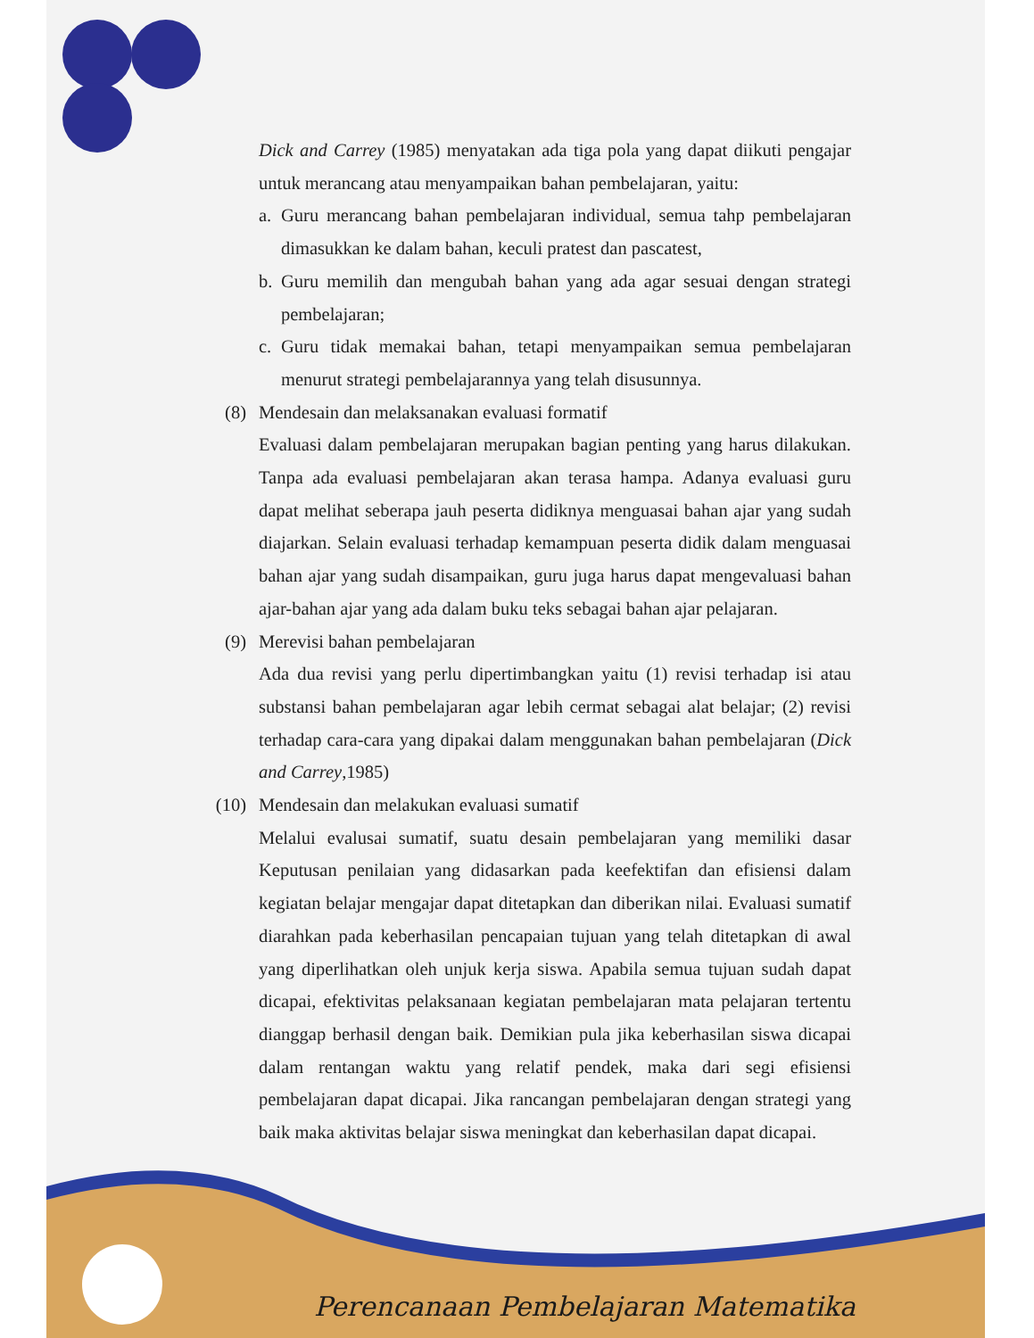Dick and Carrey (1985) menyatakan ada tiga pola yang dapat diikuti pengajar untuk merancang atau menyampaikan bahan pembelajaran, yaitu:
a. Guru merancang bahan pembelajaran individual, semua tahp pembelajaran dimasukkan ke dalam bahan, keculi pratest dan pascatest,
b. Guru memilih dan mengubah bahan yang ada agar sesuai dengan strategi pembelajaran;
c. Guru tidak memakai bahan, tetapi menyampaikan semua pembelajaran menurut strategi pembelajarannya yang telah disusunnya.
(8) Mendesain dan melaksanakan evaluasi formatif
Evaluasi dalam pembelajaran merupakan bagian penting yang harus dilakukan. Tanpa ada evaluasi pembelajaran akan terasa hampa. Adanya evaluasi guru dapat melihat seberapa jauh peserta didiknya menguasai bahan ajar yang sudah diajarkan. Selain evaluasi terhadap kemampuan peserta didik dalam menguasai bahan ajar yang sudah disampaikan, guru juga harus dapat mengevaluasi bahan ajar-bahan ajar yang ada dalam buku teks sebagai bahan ajar pelajaran.
(9) Merevisi bahan pembelajaran
Ada dua revisi yang perlu dipertimbangkan yaitu (1) revisi terhadap isi atau substansi bahan pembelajaran agar lebih cermat sebagai alat belajar; (2) revisi terhadap cara-cara yang dipakai dalam menggunakan bahan pembelajaran (Dick and Carrey,1985)
(10) Mendesain dan melakukan evaluasi sumatif
Melalui evalusai sumatif, suatu desain pembelajaran yang memiliki dasar Keputusan penilaian yang didasarkan pada keefektifan dan efisiensi dalam kegiatan belajar mengajar dapat ditetapkan dan diberikan nilai. Evaluasi sumatif diarahkan pada keberhasilan pencapaian tujuan yang telah ditetapkan di awal yang diperlihatkan oleh unjuk kerja siswa. Apabila semua tujuan sudah dapat dicapai, efektivitas pelaksanaan kegiatan pembelajaran mata pelajaran tertentu dianggap berhasil dengan baik. Demikian pula jika keberhasilan siswa dicapai dalam rentangan waktu yang relatif pendek, maka dari segi efisiensi pembelajaran dapat dicapai. Jika rancangan pembelajaran dengan strategi yang baik maka aktivitas belajar siswa meningkat dan keberhasilan dapat dicapai.
Perencanaan Pembelajaran Matematika